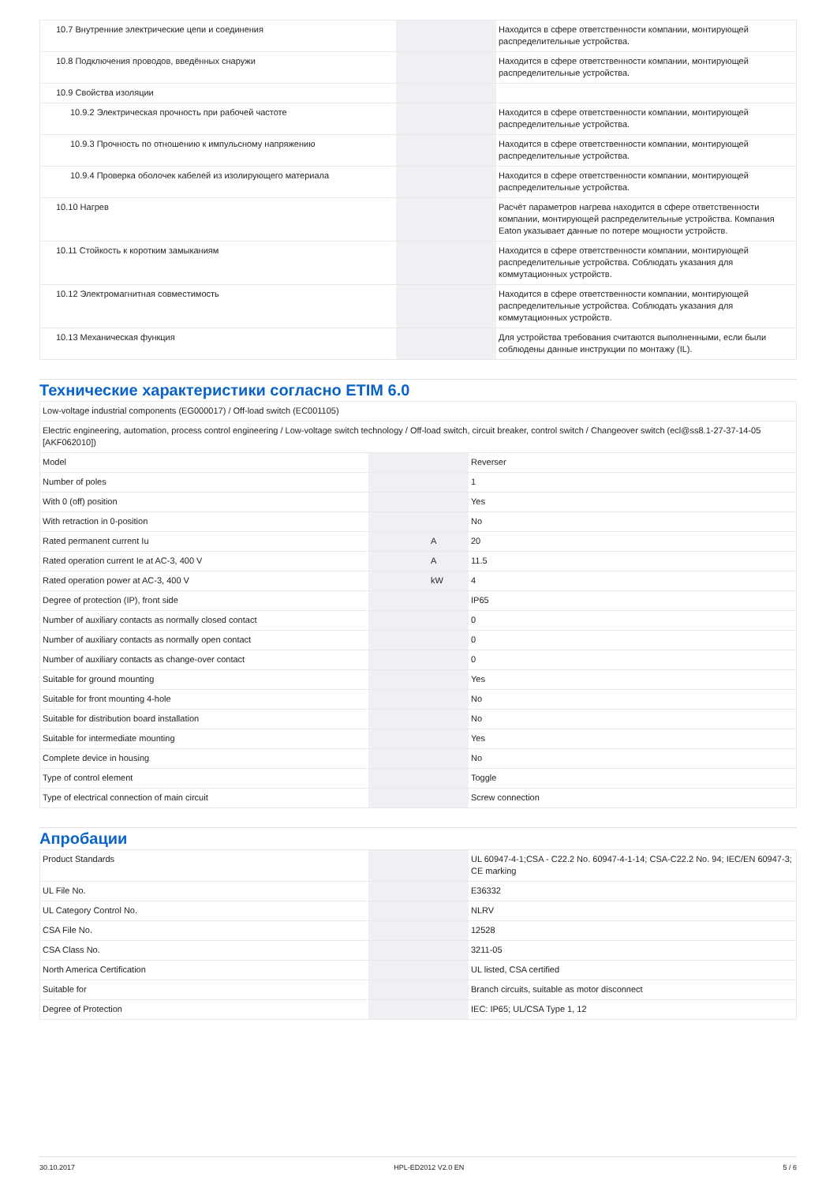| 10.7 Внутренние электрические цепи и соединения | | | Находится в сфере ответственности компании, монтирующей распределительные устройства. |
| 10.8 Подключения проводов, введённых снаружи | | | Находится в сфере ответственности компании, монтирующей распределительные устройства. |
| 10.9 Свойства изоляции | | | |
| 10.9.2 Электрическая прочность при рабочей частоте | | | Находится в сфере ответственности компании, монтирующей распределительные устройства. |
| 10.9.3 Прочность по отношению к импульсному напряжению | | | Находится в сфере ответственности компании, монтирующей распределительные устройства. |
| 10.9.4 Проверка оболочек кабелей из изолирующего материала | | | Находится в сфере ответственности компании, монтирующей распределительные устройства. |
| 10.10 Нагрев | | | Расчёт параметров нагрева находится в сфере ответственности компании, монтирующей распределительные устройства. Компания Eaton указывает данные по потере мощности устройств. |
| 10.11 Стойкость к коротким замыканиям | | | Находится в сфере ответственности компании, монтирующей распределительные устройства. Соблюдать указания для коммутационных устройств. |
| 10.12 Электромагнитная совместимость | | | Находится в сфере ответственности компании, монтирующей распределительные устройства. Соблюдать указания для коммутационных устройств. |
| 10.13 Механическая функция | | | Для устройства требования считаются выполненными, если были соблюдены данные инструкции по монтажу (IL). |
Технические характеристики согласно ETIM 6.0
| Low-voltage industrial components (EG000017) / Off-load switch (EC001105) | | | |
| Electric engineering, automation, process control engineering / Low-voltage switch technology / Off-load switch, circuit breaker, control switch / Changeover switch (ecl@ss8.1-27-37-14-05 [AKF062010]) | | | |
| Model | | | Reverser |
| Number of poles | | | 1 |
| With 0 (off) position | | | Yes |
| With retraction in 0-position | | | No |
| Rated permanent current Iu | | A | 20 |
| Rated operation current Ie at AC-3, 400 V | | A | 11.5 |
| Rated operation power at AC-3, 400 V | | kW | 4 |
| Degree of protection (IP), front side | | | IP65 |
| Number of auxiliary contacts as normally closed contact | | | 0 |
| Number of auxiliary contacts as normally open contact | | | 0 |
| Number of auxiliary contacts as change-over contact | | | 0 |
| Suitable for ground mounting | | | Yes |
| Suitable for front mounting 4-hole | | | No |
| Suitable for distribution board installation | | | No |
| Suitable for intermediate mounting | | | Yes |
| Complete device in housing | | | No |
| Type of control element | | | Toggle |
| Type of electrical connection of main circuit | | | Screw connection |
Апробации
| Product Standards | | | UL 60947-4-1;CSA - C22.2 No. 60947-4-1-14; CSA-C22.2 No. 94; IEC/EN 60947-3; CE marking |
| UL File No. | | | E36332 |
| UL Category Control No. | | | NLRV |
| CSA File No. | | | 12528 |
| CSA Class No. | | | 3211-05 |
| North America Certification | | | UL listed, CSA certified |
| Suitable for | | | Branch circuits, suitable as motor disconnect |
| Degree of Protection | | | IEC: IP65; UL/CSA Type 1, 12 |
30.10.2017 HPL-ED2012 V2.0 EN 5 / 6